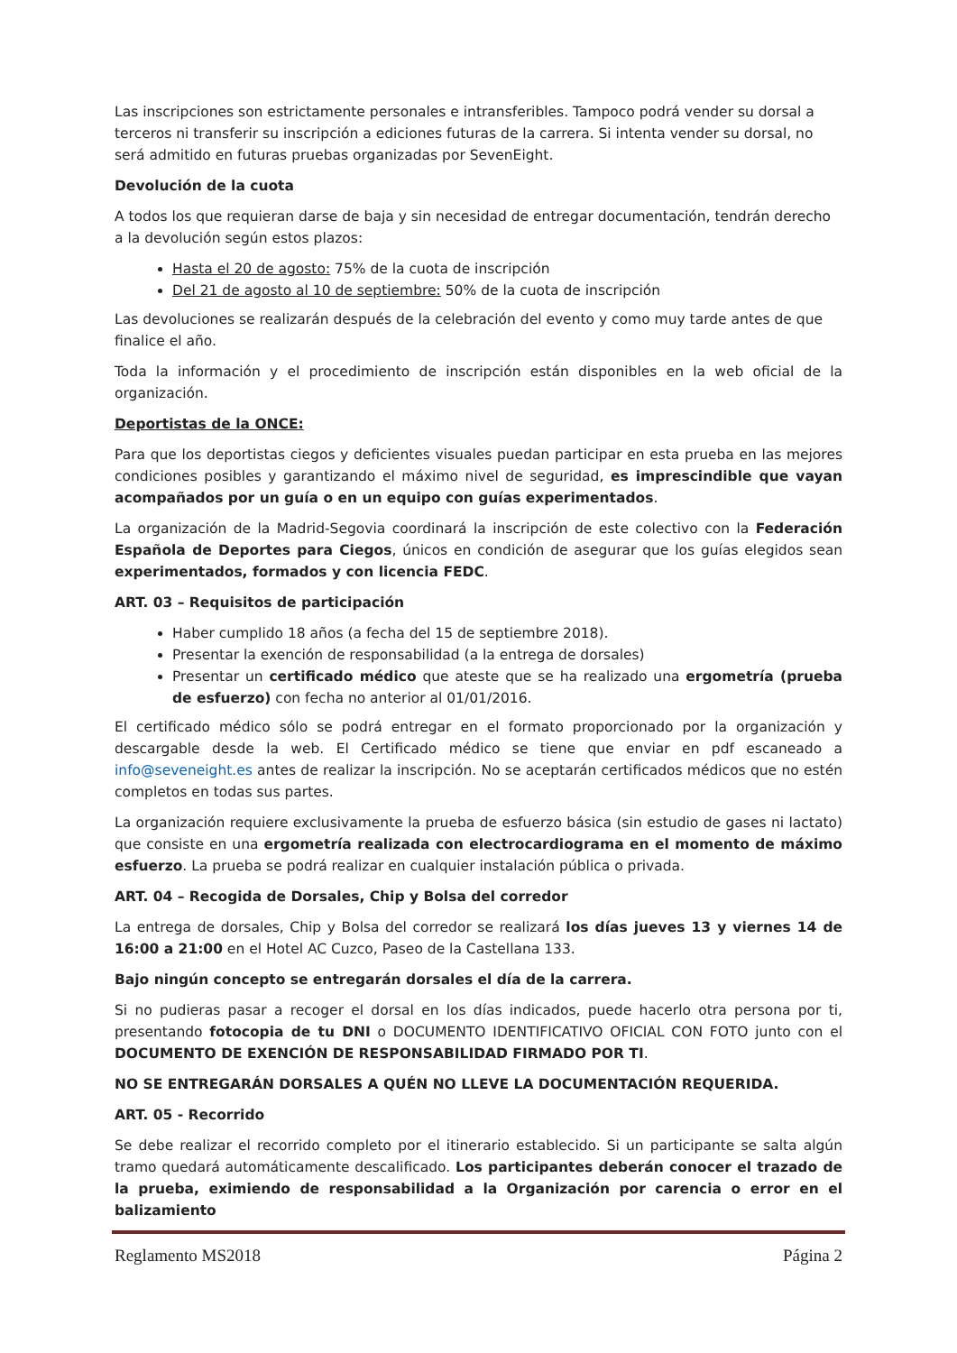Las inscripciones son estrictamente personales e intransferibles. Tampoco podrá vender su dorsal a terceros ni transferir su inscripción a ediciones futuras de la carrera. Si intenta vender su dorsal, no será admitido en futuras pruebas organizadas por SevenEight.
Devolución de la cuota
A todos los que requieran darse de baja y sin necesidad de entregar documentación, tendrán derecho a la devolución según estos plazos:
Hasta el 20 de agosto: 75% de la cuota de inscripción
Del 21 de agosto al 10 de septiembre: 50% de la cuota de inscripción
Las devoluciones se realizarán después de la celebración del evento y como muy tarde antes de que finalice el año.
Toda la información y el procedimiento de inscripción están disponibles en la web oficial de la organización.
Deportistas de la ONCE:
Para que los deportistas ciegos y deficientes visuales puedan participar en esta prueba en las mejores condiciones posibles y garantizando el máximo nivel de seguridad, es imprescindible que vayan acompañados por un guía o en un equipo con guías experimentados.
La organización de la Madrid-Segovia coordinará la inscripción de este colectivo con la Federación Española de Deportes para Ciegos, únicos en condición de asegurar que los guías elegidos sean experimentados, formados y con licencia FEDC.
ART. 03 – Requisitos de participación
Haber cumplido 18 años (a fecha del 15 de septiembre 2018).
Presentar la exención de responsabilidad (a la entrega de dorsales)
Presentar un certificado médico que ateste que se ha realizado una ergometría (prueba de esfuerzo) con fecha no anterior al 01/01/2016.
El certificado médico sólo se podrá entregar en el formato proporcionado por la organización y descargable desde la web. El Certificado médico se tiene que enviar en pdf escaneado a info@seveneight.es antes de realizar la inscripción. No se aceptarán certificados médicos que no estén completos en todas sus partes.
La organización requiere exclusivamente la prueba de esfuerzo básica (sin estudio de gases ni lactato) que consiste en una ergometría realizada con electrocardiograma en el momento de máximo esfuerzo. La prueba se podrá realizar en cualquier instalación pública o privada.
ART. 04 – Recogida de Dorsales, Chip y Bolsa del corredor
La entrega de dorsales, Chip y Bolsa del corredor se realizará los días jueves 13 y viernes 14 de 16:00 a 21:00 en el Hotel AC Cuzco, Paseo de la Castellana 133.
Bajo ningún concepto se entregarán dorsales el día de la carrera.
Si no pudieras pasar a recoger el dorsal en los días indicados, puede hacerlo otra persona por ti, presentando fotocopia de tu DNI o DOCUMENTO IDENTIFICATIVO OFICIAL CON FOTO junto con el DOCUMENTO DE EXENCIÓN DE RESPONSABILIDAD FIRMADO POR TI.
NO SE ENTREGARÁN DORSALES A QUÉN NO LLEVE LA DOCUMENTACIÓN REQUERIDA.
ART. 05 - Recorrido
Se debe realizar el recorrido completo por el itinerario establecido. Si un participante se salta algún tramo quedará automáticamente descalificado. Los participantes deberán conocer el trazado de la prueba, eximiendo de responsabilidad a la Organización por carencia o error en el balizamiento
Reglamento MS2018 Página 2